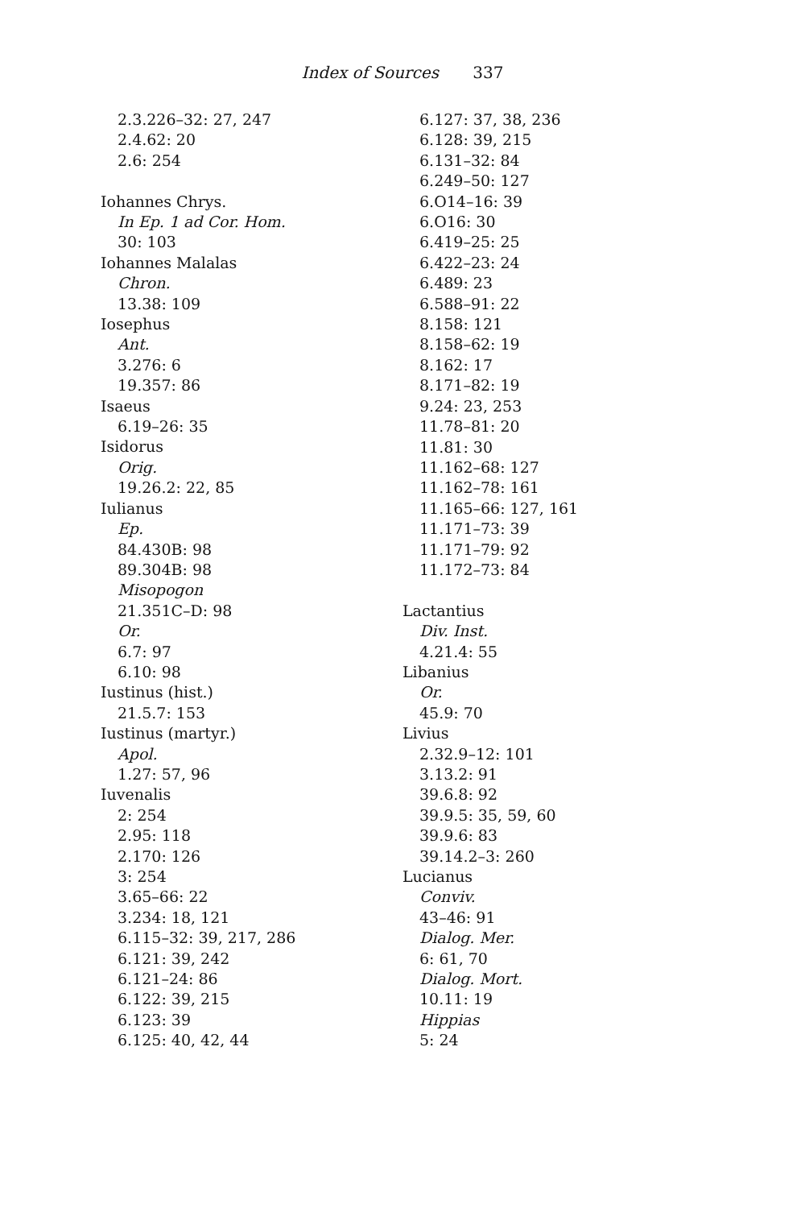Index of Sources 337
2.3.226–32: 27, 247
2.4.62: 20
2.6: 254
Iohannes Chrys.
In Ep. 1 ad Cor. Hom.
30: 103
Iohannes Malalas
Chron.
13.38: 109
Iosephus
Ant.
3.276: 6
19.357: 86
Isaeus
6.19–26: 35
Isidorus
Orig.
19.26.2: 22, 85
Iulianus
Ep.
84.430B: 98
89.304B: 98
Misopogon
21.351C–D: 98
Or.
6.7: 97
6.10: 98
Iustinus (hist.)
21.5.7: 153
Iustinus (martyr.)
Apol.
1.27: 57, 96
Iuvenalis
2: 254
2.95: 118
2.170: 126
3: 254
3.65–66: 22
3.234: 18, 121
6.115–32: 39, 217, 286
6.121: 39, 242
6.121–24: 86
6.122: 39, 215
6.123: 39
6.125: 40, 42, 44
6.127: 37, 38, 236
6.128: 39, 215
6.131–32: 84
6.249–50: 127
6.O14–16: 39
6.O16: 30
6.419–25: 25
6.422–23: 24
6.489: 23
6.588–91: 22
8.158: 121
8.158–62: 19
8.162: 17
8.171–82: 19
9.24: 23, 253
11.78–81: 20
11.81: 30
11.162–68: 127
11.162–78: 161
11.165–66: 127, 161
11.171–73: 39
11.171–79: 92
11.172–73: 84
Lactantius
Div. Inst.
4.21.4: 55
Libanius
Or.
45.9: 70
Livius
2.32.9–12: 101
3.13.2: 91
39.6.8: 92
39.9.5: 35, 59, 60
39.9.6: 83
39.14.2–3: 260
Lucianus
Conviv.
43–46: 91
Dialog. Mer.
6: 61, 70
Dialog. Mort.
10.11: 19
Hippias
5: 24